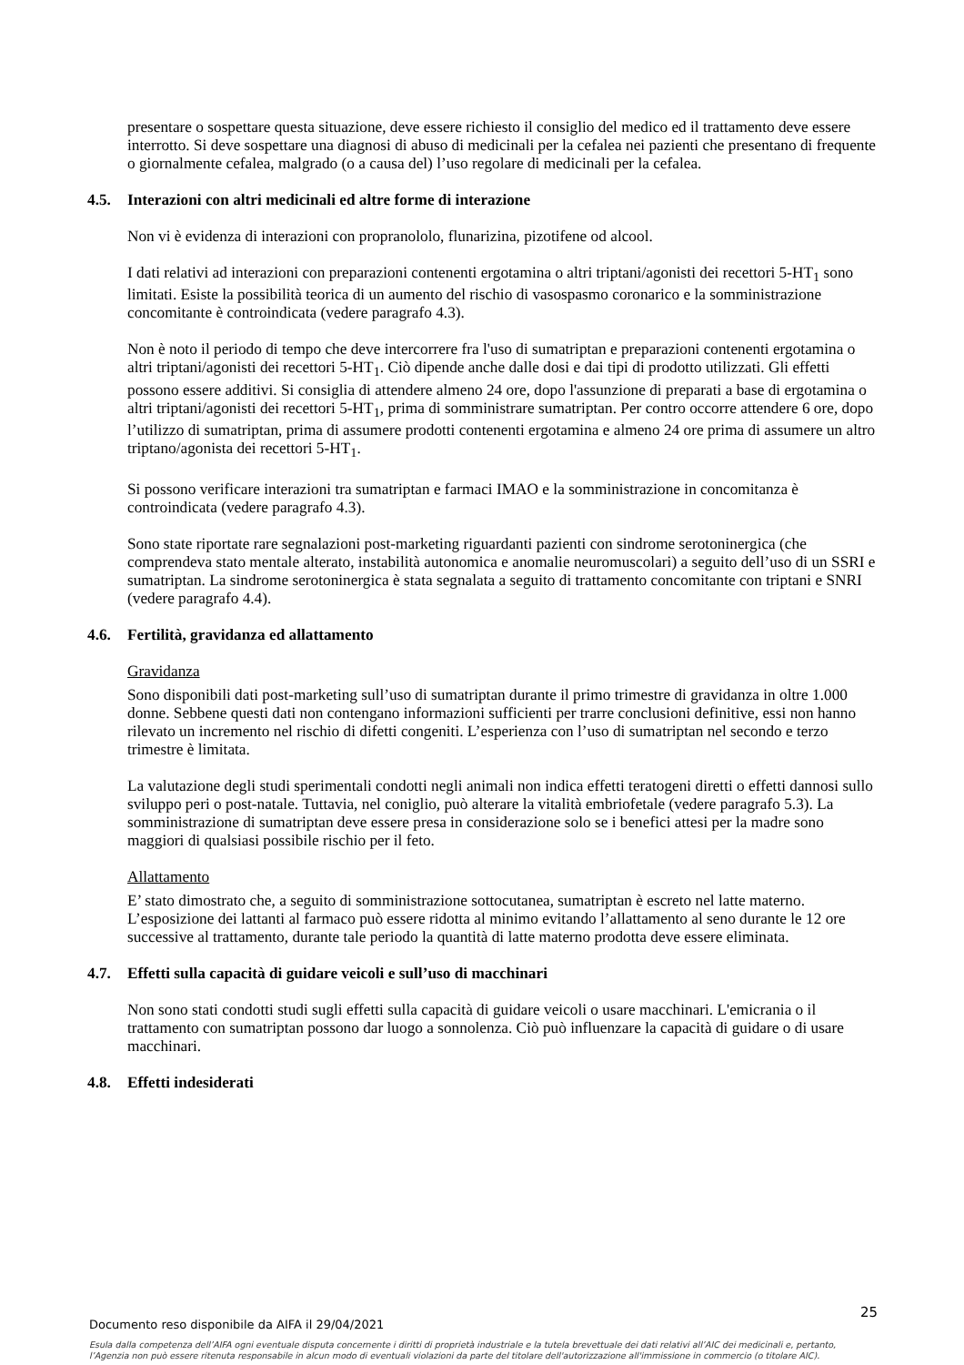presentare o sospettare questa situazione, deve essere richiesto il consiglio del medico ed il trattamento deve essere interrotto. Si deve sospettare una diagnosi di abuso di medicinali per la cefalea nei pazienti che presentano di frequente o giornalmente cefalea, malgrado (o a causa del) l’uso regolare di medicinali per la cefalea.
4.5. Interazioni con altri medicinali ed altre forme di interazione
Non vi è evidenza di interazioni con propranololo, flunarizina, pizotifene od alcool.
I dati relativi ad interazioni con preparazioni contenenti ergotamina o altri triptani/agonisti dei recettori 5-HT<sub>1</sub> sono limitati. Esiste la possibilità teorica di un aumento del rischio di vasospasmo coronarico e la somministrazione concomitante è controindicata (vedere paragrafo 4.3).
Non è noto il periodo di tempo che deve intercorrere fra l'uso di sumatriptan e preparazioni contenenti ergotamina o altri triptani/agonisti dei recettori 5-HT<sub>1</sub>. Ciò dipende anche dalle dosi e dai tipi di prodotto utilizzati. Gli effetti possono essere additivi. Si consiglia di attendere almeno 24 ore, dopo l'assunzione di preparati a base di ergotamina o altri triptani/agonisti dei recettori 5-HT<sub>1</sub>, prima di somministrare sumatriptan. Per contro occorre attendere 6 ore, dopo l’utilizzo di sumatriptan, prima di assumere prodotti contenenti ergotamina e almeno 24 ore prima di assumere un altro triptano/agonista dei recettori 5-HT<sub>1</sub>.
Si possono verificare interazioni tra sumatriptan e farmaci IMAO e la somministrazione in concomitanza è controindicata (vedere paragrafo 4.3).
Sono state riportate rare segnalazioni post-marketing riguardanti pazienti con sindrome serotoninergica (che comprendeva stato mentale alterato, instabilità autonomica e anomalie neuromuscolari) a seguito dell’uso di un SSRI e sumatriptan. La sindrome serotoninergica è stata segnalata a seguito di trattamento concomitante con triptani e SNRI (vedere paragrafo 4.4).
4.6. Fertilità, gravidanza ed allattamento
Gravidanza
Sono disponibili dati post-marketing sull’uso di sumatriptan durante il primo trimestre di gravidanza in oltre 1.000 donne. Sebbene questi dati non contengano informazioni sufficienti per trarre conclusioni definitive, essi non hanno rilevato un incremento nel rischio di difetti congeniti. L’esperienza con l’uso di sumatriptan nel secondo e terzo trimestre è limitata.
La valutazione degli studi sperimentali condotti negli animali non indica effetti teratogeni diretti o effetti dannosi sullo sviluppo peri o post-natale. Tuttavia, nel coniglio, può alterare la vitalità embriofetale (vedere paragrafo 5.3). La somministrazione di sumatriptan deve essere presa in considerazione solo se i benefici attesi per la madre sono maggiori di qualsiasi possibile rischio per il feto.
Allattamento
E’ stato dimostrato che, a seguito di somministrazione sottocutanea, sumatriptan è escreto nel latte materno. L’esposizione dei lattanti al farmaco può essere ridotta al minimo evitando l’allattamento al seno durante le 12 ore successive al trattamento, durante tale periodo la quantità di latte materno prodotta deve essere eliminata.
4.7. Effetti sulla capacità di guidare veicoli e sull’uso di macchinari
Non sono stati condotti studi sugli effetti sulla capacità di guidare veicoli o usare macchinari. L'emicrania o il trattamento con sumatriptan possono dar luogo a sonnolenza. Ciò può influenzare la capacità di guidare o di usare macchinari.
4.8. Effetti indesiderati
25
Documento reso disponibile da AIFA il 29/04/2021
Esula dalla competenza dell’AIFA ogni eventuale disputa concernente i diritti di proprietà industriale e la tutela brevettuale dei dati relativi all’AIC dei medicinali e, pertanto, l’Agenzia non può essere ritenuta responsabile in alcun modo di eventuali violazioni da parte del titolare dell'autorizzazione all'immissione in commercio (o titolare AIC).